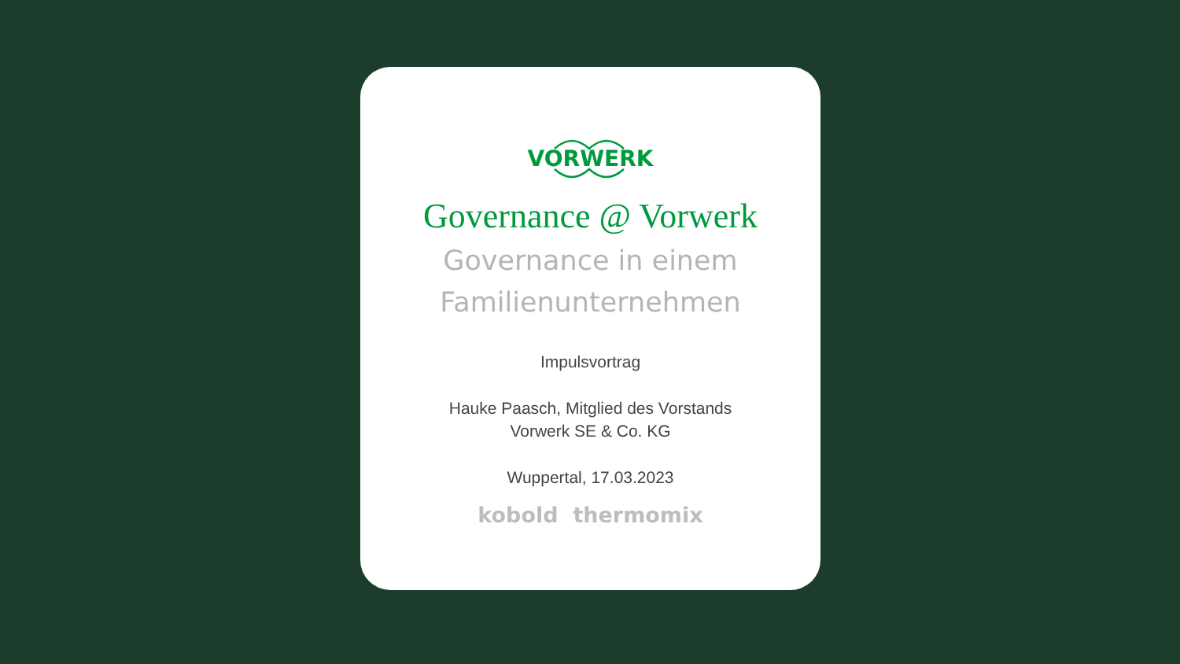VORWERK
Governance @ Vorwerk
Governance in einem
Familienunternehmen
Impulsvortrag
Hauke Paasch, Mitglied des Vorstands
Vorwerk SE & Co. KG
Wuppertal, 17.03.2023
kobold thermomix